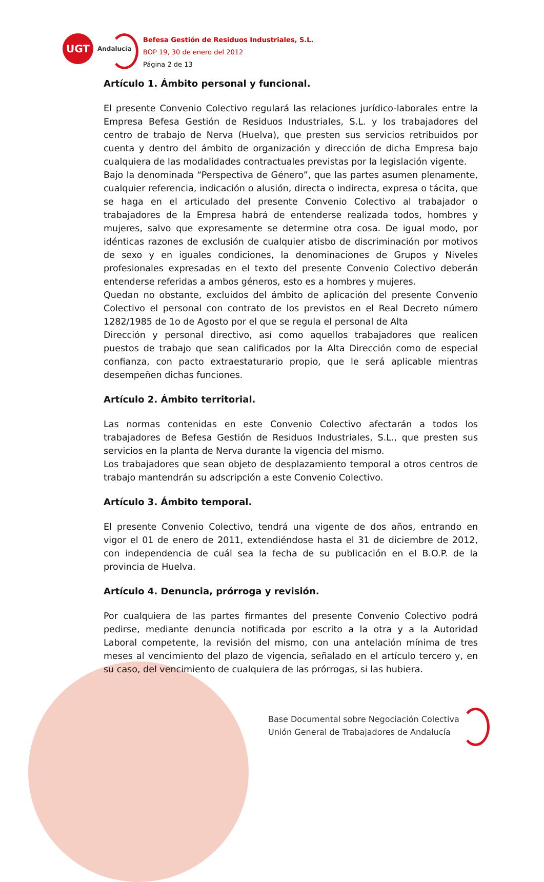UGT
Andalucía
Befesa Gestión de Residuos Industriales, S.L.
BOP 19, 30 de enero del 2012
Página 2 de 13
Artículo 1. Ámbito personal y funcional.
El presente Convenio Colectivo regulará las relaciones jurídico-laborales entre la Empresa Befesa Gestión de Residuos Industriales, S.L. y los trabajadores del centro de trabajo de Nerva (Huelva), que presten sus servicios retribuidos por cuenta y dentro del ámbito de organización y dirección de dicha Empresa bajo cualquiera de las modalidades contractuales previstas por la legislación vigente.
Bajo la denominada “Perspectiva de Género”, que las partes asumen plenamente, cualquier referencia, indicación o alusión, directa o indirecta, expresa o tácita, que se haga en el articulado del presente Convenio Colectivo al trabajador o trabajadores de la Empresa habrá de entenderse realizada todos, hombres y mujeres, salvo que expresamente se determine otra cosa. De igual modo, por idénticas razones de exclusión de cualquier atisbo de discriminación por motivos de sexo y en iguales condiciones, la denominaciones de Grupos y Niveles profesionales expresadas en el texto del presente Convenio Colectivo deberán entenderse referidas a ambos géneros, esto es a hombres y mujeres.
Quedan no obstante, excluidos del ámbito de aplicación del presente Convenio Colectivo el personal con contrato de los previstos en el Real Decreto número 1282/1985 de 1o de Agosto por el que se regula el personal de Alta
Dirección y personal directivo, así como aquellos trabajadores que realicen puestos de trabajo que sean calificados por la Alta Dirección como de especial confianza, con pacto extraestaturario propio, que le será aplicable mientras desempeñen dichas funciones.
Artículo 2. Ámbito territorial.
Las normas contenidas en este Convenio Colectivo afectarán a todos los trabajadores de Befesa Gestión de Residuos Industriales, S.L., que presten sus servicios en la planta de Nerva durante la vigencia del mismo.
Los trabajadores que sean objeto de desplazamiento temporal a otros centros de trabajo mantendrán su adscripción a este Convenio Colectivo.
Artículo 3. Ámbito temporal.
El presente Convenio Colectivo, tendrá una vigente de dos años, entrando en vigor el 01 de enero de 2011, extendiéndose hasta el 31 de diciembre de 2012, con independencia de cuál sea la fecha de su publicación en el B.O.P. de la provincia de Huelva.
Artículo 4. Denuncia, prórroga y revisión.
Por cualquiera de las partes firmantes del presente Convenio Colectivo podrá pedirse, mediante denuncia notificada por escrito a la otra y a la Autoridad Laboral competente, la revisión del mismo, con una antelación mínima de tres meses al vencimiento del plazo de vigencia, señalado en el artículo tercero y, en su caso, del vencimiento de cualquiera de las prórrogas, si las hubiera.
Base Documental sobre Negociación Colectiva
Unión General de Trabajadores de Andalucía